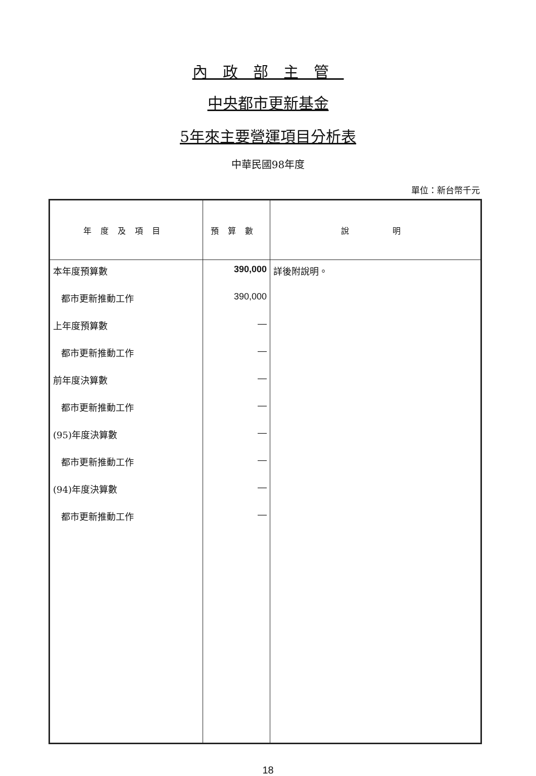內政部主管
中央都市更新基金
5年來主要營運項目分析表
中華民國98年度
單位：新台幣千元
| 年度及項目 | 預算數 | 說 明 |
| --- | --- | --- |
| 本年度預算數 | 390,000 | 詳後附說明。 |
| 都市更新推動工作 | 390,000 | |
| 上年度預算數 | — | |
| 都市更新推動工作 | — | |
| 前年度決算數 | — | |
| 都市更新推動工作 | — | |
| (95)年度決算數 | — | |
| 都市更新推動工作 | — | |
| (94)年度決算數 | — | |
| 都市更新推動工作 | — | |
18